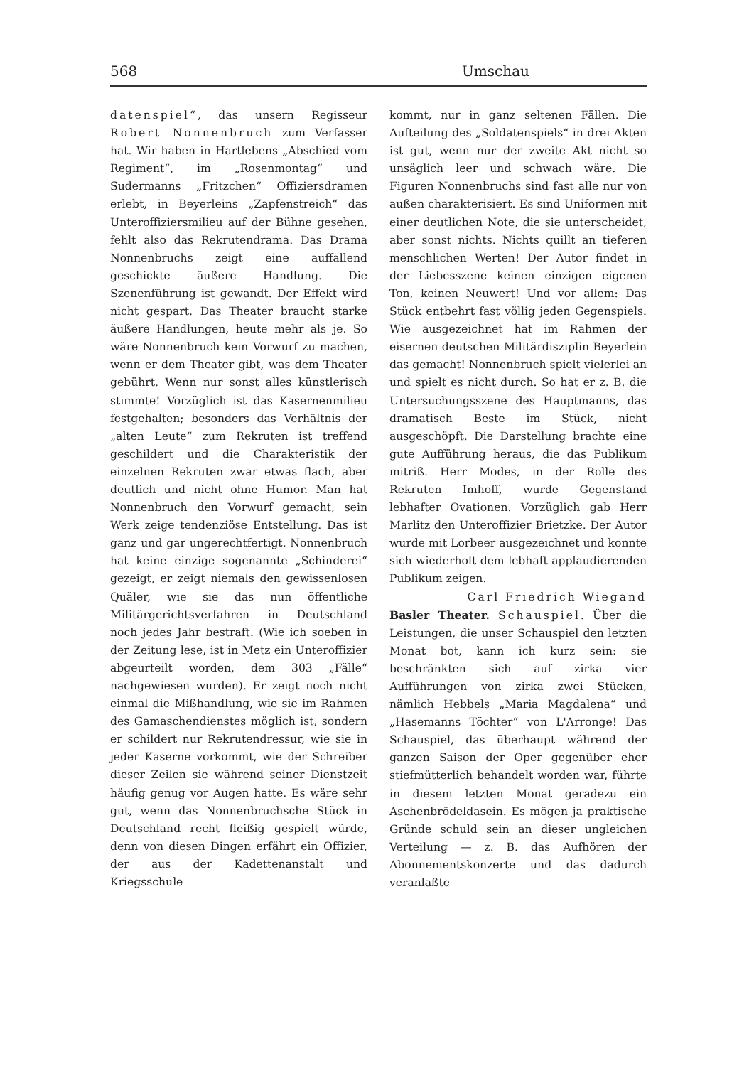568 Umschau
datenspiel“, das unsern Regisseur Robert Nonnenbruch zum Verfasser hat. Wir haben in Hartlebens „Abschied vom Regiment“, im „Rosenmontag“ und Sudermanns „Fritzchen“ Offiziersdramen erlebt, in Beyerleins „Zapfenstreich“ das Unteroffiziersmilieu auf der Bühne gesehen, fehlt also das Rekrutendrama. Das Drama Nonnenbruchs zeigt eine auffallend geschickte äußere Handlung. Die Szenenführung ist gewandt. Der Effekt wird nicht gespart. Das Theater braucht starke äußere Handlungen, heute mehr als je. So wäre Nonnenbruch kein Vorwurf zu machen, wenn er dem Theater gibt, was dem Theater gebührt. Wenn nur sonst alles künstlerisch stimmte! Vorzüglich ist das Kasernenmilieu festgehalten; besonders das Verhältnis der „alten Leute“ zum Rekruten ist treffend geschildert und die Charakteristik der einzelnen Rekruten zwar etwas flach, aber deutlich und nicht ohne Humor. Man hat Nonnenbruch den Vorwurf gemacht, sein Werk zeige tendenziöse Entstellung. Das ist ganz und gar ungerechtfertigt. Nonnenbruch hat keine einzige sogenannte „Schinderei“ gezeigt, er zeigt niemals den gewissenlosen Quäler, wie sie das nun öffentliche Militärgerichtsverfahren in Deutschland noch jedes Jahr bestraft. (Wie ich soeben in der Zeitung lese, ist in Metz ein Unteroffizier abgeurteilt worden, dem 303 „Fälle“ nachgewiesen wurden). Er zeigt noch nicht einmal die Mißhandlung, wie sie im Rahmen des Gamaschendienstes möglich ist, sondern er schildert nur Rekrutendressur, wie sie in jeder Kaserne vorkommt, wie der Schreiber dieser Zeilen sie während seiner Dienstzeit häufig genug vor Augen hatte. Es wäre sehr gut, wenn das Nonnenbruchsche Stück in Deutschland recht fleißig gespielt würde, denn von diesen Dingen erfährt ein Offizier, der aus der Kadettenanstalt und Kriegsschule
kommt, nur in ganz seltenen Fällen. Die Aufteilung des „Soldatenspiels“ in drei Akten ist gut, wenn nur der zweite Akt nicht so unsäglich leer und schwach wäre. Die Figuren Nonnenbruchs sind fast alle nur von außen charakterisiert. Es sind Uniformen mit einer deutlichen Note, die sie unterscheidet, aber sonst nichts. Nichts quillt an tieferen menschlichen Werten! Der Autor findet in der Liebesszene keinen einzigen eigenen Ton, keinen Neuwert! Und vor allem: Das Stück entbehrt fast völlig jeden Gegenspiels. Wie ausgezeichnet hat im Rahmen der eisernen deutschen Militärdisziplin Beyerlein das gemacht! Nonnenbruch spielt vielerlei an und spielt es nicht durch. So hat er z. B. die Untersuchungsszene des Hauptmanns, das dramatisch Beste im Stück, nicht ausgeschöpft. Die Darstellung brachte eine gute Aufführung heraus, die das Publikum mitriß. Herr Modes, in der Rolle des Rekruten Imhoff, wurde Gegenstand lebhafter Ovationen. Vorzüglich gab Herr Marlitz den Unteroffizier Brietzke. Der Autor wurde mit Lorbeer ausgezeichnet und konnte sich wiederholt dem lebhaft applaudierenden Publikum zeigen.
Carl Friedrich Wiegand
Basler Theater. Schauspiel. Über die Leistungen, die unser Schauspiel den letzten Monat bot, kann ich kurz sein: sie beschränkten sich auf zirka vier Aufführungen von zirka zwei Stücken, nämlich Hebbels „Maria Magdalena“ und „Hasemanns Töchter“ von L'Arronge! Das Schauspiel, das überhaupt während der ganzen Saison der Oper gegenüber eher stiefmütterlich behandelt worden war, führte in diesem letzten Monat geradezu ein Aschenbrödeldasein. Es mögen ja praktische Gründe schuld sein an dieser ungleichen Verteilung — z. B. das Aufhören der Abonnementskonzerte und das dadurch veranlaßte